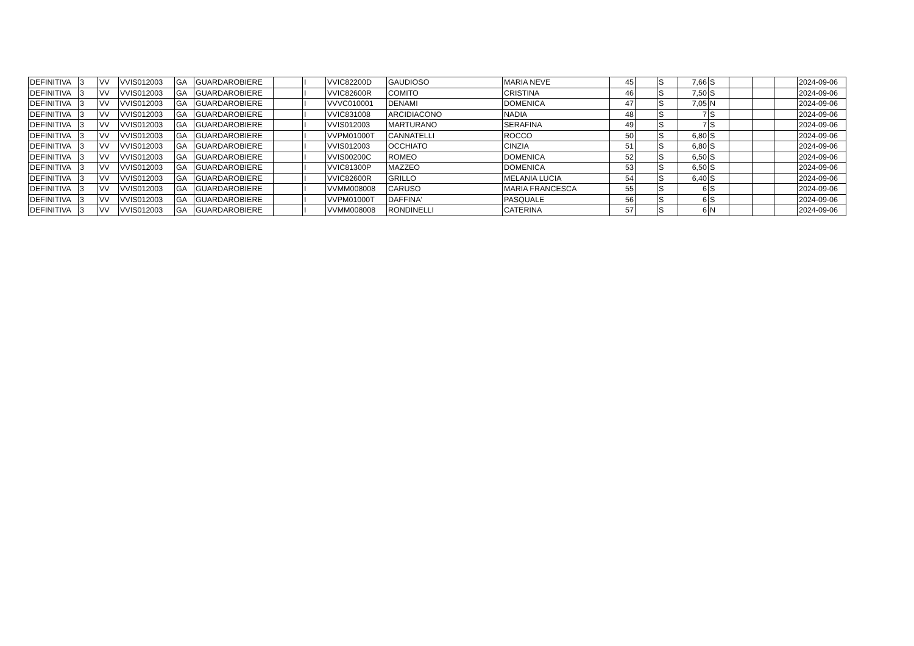| DEFINITIVA | 3 | VV | VVIS012003 | GA | GUARDAROBIERE | | I | VVIC82200D | GAUDIOSO | MARIA NEVE | 45 | | S | 7,66 | S | | | | 2024-09-06 |
| DEFINITIVA | 3 | VV | VVIS012003 | GA | GUARDAROBIERE | | I | VVIC82600R | COMITO | CRISTINA | 46 | | S | 7,50 | S | | | | 2024-09-06 |
| DEFINITIVA | 3 | VV | VVIS012003 | GA | GUARDAROBIERE | | I | VVVC010001 | DENAMI | DOMENICA | 47 | | S | 7,05 | N | | | | 2024-09-06 |
| DEFINITIVA | 3 | VV | VVIS012003 | GA | GUARDAROBIERE | | I | VVIC831008 | ARCIDIACONO | NADIA | 48 | | S | 7 | S | | | | 2024-09-06 |
| DEFINITIVA | 3 | VV | VVIS012003 | GA | GUARDAROBIERE | | I | VVIS012003 | MARTURANO | SERAFINA | 49 | | S | 7 | S | | | | 2024-09-06 |
| DEFINITIVA | 3 | VV | VVIS012003 | GA | GUARDAROBIERE | | I | VVPM01000T | CANNATELLI | ROCCO | 50 | | S | 6,80 | S | | | | 2024-09-06 |
| DEFINITIVA | 3 | VV | VVIS012003 | GA | GUARDAROBIERE | | I | VVIS012003 | OCCHIATO | CINZIA | 51 | | S | 6,80 | S | | | | 2024-09-06 |
| DEFINITIVA | 3 | VV | VVIS012003 | GA | GUARDAROBIERE | | I | VVIS00200C | ROMEO | DOMENICA | 52 | | S | 6,50 | S | | | | 2024-09-06 |
| DEFINITIVA | 3 | VV | VVIS012003 | GA | GUARDAROBIERE | | I | VVIC81300P | MAZZEO | DOMENICA | 53 | | S | 6,50 | S | | | | 2024-09-06 |
| DEFINITIVA | 3 | VV | VVIS012003 | GA | GUARDAROBIERE | | I | VVIC82600R | GRILLO | MELANIA LUCIA | 54 | | S | 6,40 | S | | | | 2024-09-06 |
| DEFINITIVA | 3 | VV | VVIS012003 | GA | GUARDAROBIERE | | I | VVMM008008 | CARUSO | MARIA FRANCESCA | 55 | | S | 6 | S | | | | 2024-09-06 |
| DEFINITIVA | 3 | VV | VVIS012003 | GA | GUARDAROBIERE | | I | VVPM01000T | DAFFINA' | PASQUALE | 56 | | S | 6 | S | | | | 2024-09-06 |
| DEFINITIVA | 3 | VV | VVIS012003 | GA | GUARDAROBIERE | | I | VVMM008008 | RONDINELLI | CATERINA | 57 | | S | 6 | N | | | | 2024-09-06 |